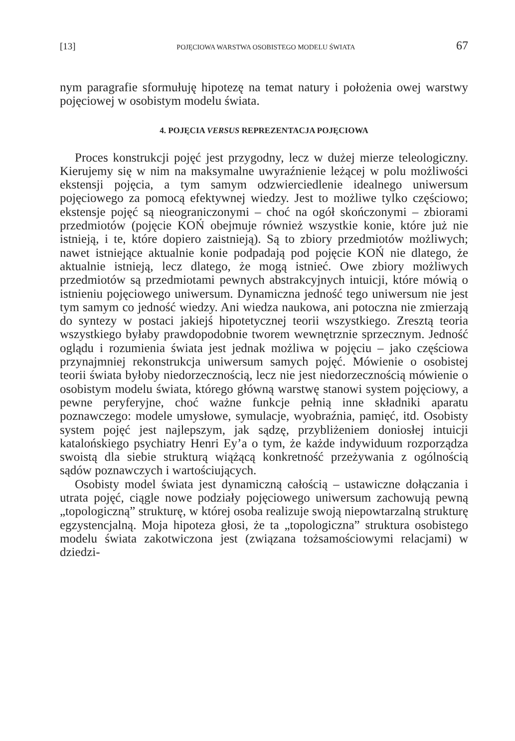[13] POJĘCIOWA WARSTWA OSOBISTEGO MODELU ŚWIATA 67
nym paragrafie sformułuję hipotezę na temat natury i położenia owej warstwy pojęciowej w osobistym modelu świata.
4. POJĘCIA VERSUS REPREZENTACJA POJĘCIOWA
Proces konstrukcji pojęć jest przygodny, lecz w dużej mierze teleologiczny. Kierujemy się w nim na maksymalne uwyraźnienie leżącej w polu możliwości ekstensji pojęcia, a tym samym odzwierciedlenie idealnego uniwersum pojęciowego za pomocą efektywnej wiedzy. Jest to możliwe tylko częściowo; ekstensje pojęć są nieograniczonymi – choć na ogół skończonymi – zbiorami przedmiotów (pojęcie KOŃ obejmuje również wszystkie konie, które już nie istnieją, i te, które dopiero zaistnieją). Są to zbiory przedmiotów możliwych; nawet istniejące aktualnie konie podpadają pod pojęcie KOŃ nie dlatego, że aktualnie istnieją, lecz dlatego, że mogą istnieć. Owe zbiory możliwych przedmiotów są przedmiotami pewnych abstrakcyjnych intuicji, które mówią o istnieniu pojęciowego uniwersum. Dynamiczna jedność tego uniwersum nie jest tym samym co jedność wiedzy. Ani wiedza naukowa, ani potoczna nie zmierzają do syntezy w postaci jakiejś hipotetycznej teorii wszystkiego. Zresztą teoria wszystkiego byłaby prawdopodobnie tworem wewnętrznie sprzecznym. Jedność oglądu i rozumienia świata jest jednak możliwa w pojęciu – jako częściowa przynajmniej rekonstrukcja uniwersum samych pojęć. Mówienie o osobistej teorii świata byłoby niedorzecznością, lecz nie jest niedorzecznością mówienie o osobistym modelu świata, którego główną warstwę stanowi system pojęciowy, a pewne peryferyjne, choć ważne funkcje pełnią inne składniki aparatu poznawczego: modele umysłowe, symulacje, wyobraźnia, pamięć, itd. Osobisty system pojęć jest najlepszym, jak sądzę, przybliżeniem doniosłej intuicji katalońskiego psychiatry Henri Ey’a o tym, że każde indywiduum rozporządza swoistą dla siebie strukturą wiążącą konkretność przeżywania z ogólnością sądów poznawczych i wartościujących.
Osobisty model świata jest dynamiczną całością – ustawiczne dołączania i utrata pojęć, ciągle nowe podziały pojęciowego uniwersum zachowują pewną „topologiczną” strukturę, w której osoba realizuje swoją niepowtarzalną strukturę egzystencjalną. Moja hipoteza głosi, że ta „topologiczna” struktura osobistego modelu świata zakotwiczona jest (związana tożsamościowymi relacjami) w dziedzi-